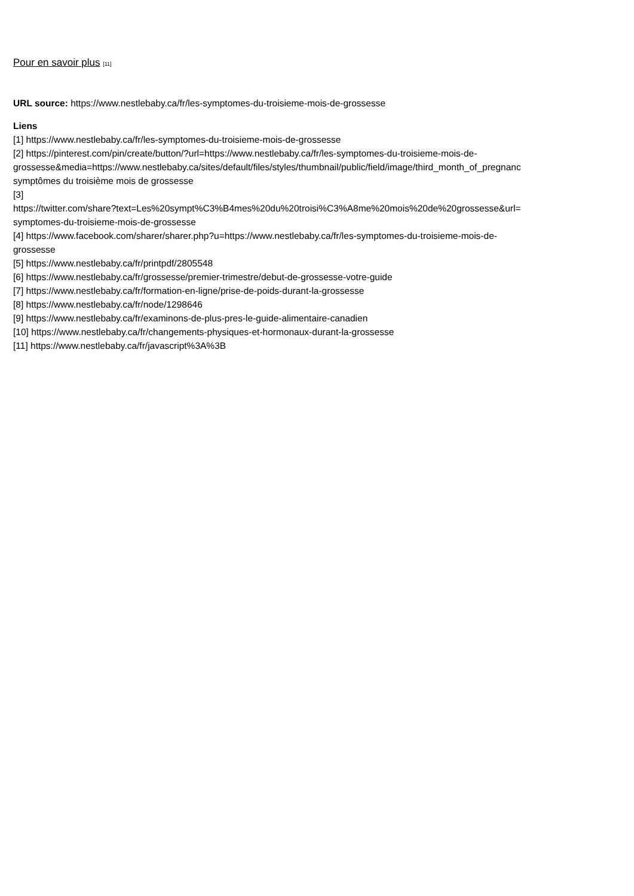Pour en savoir plus [11]
URL source: https://www.nestlebaby.ca/fr/les-symptomes-du-troisieme-mois-de-grossesse
Liens
[1] https://www.nestlebaby.ca/fr/les-symptomes-du-troisieme-mois-de-grossesse
[2] https://pinterest.com/pin/create/button/?url=https://www.nestlebaby.ca/fr/les-symptomes-du-troisieme-mois-de-
grossesse&media=https://www.nestlebaby.ca/sites/default/files/styles/thumbnail/public/field/image/third_month_of_pregnanc
symptômes du troisième mois de grossesse
[3]
https://twitter.com/share?text=Les%20sympt%C3%B4mes%20du%20troisi%C3%A8me%20mois%20de%20grossesse&url=
symptomes-du-troisieme-mois-de-grossesse
[4] https://www.facebook.com/sharer/sharer.php?u=https://www.nestlebaby.ca/fr/les-symptomes-du-troisieme-mois-de-
grossesse
[5] https://www.nestlebaby.ca/fr/printpdf/2805548
[6] https://www.nestlebaby.ca/fr/grossesse/premier-trimestre/debut-de-grossesse-votre-guide
[7] https://www.nestlebaby.ca/fr/formation-en-ligne/prise-de-poids-durant-la-grossesse
[8] https://www.nestlebaby.ca/fr/node/1298646
[9] https://www.nestlebaby.ca/fr/examinons-de-plus-pres-le-guide-alimentaire-canadien
[10] https://www.nestlebaby.ca/fr/changements-physiques-et-hormonaux-durant-la-grossesse
[11] https://www.nestlebaby.ca/fr/javascript%3A%3B